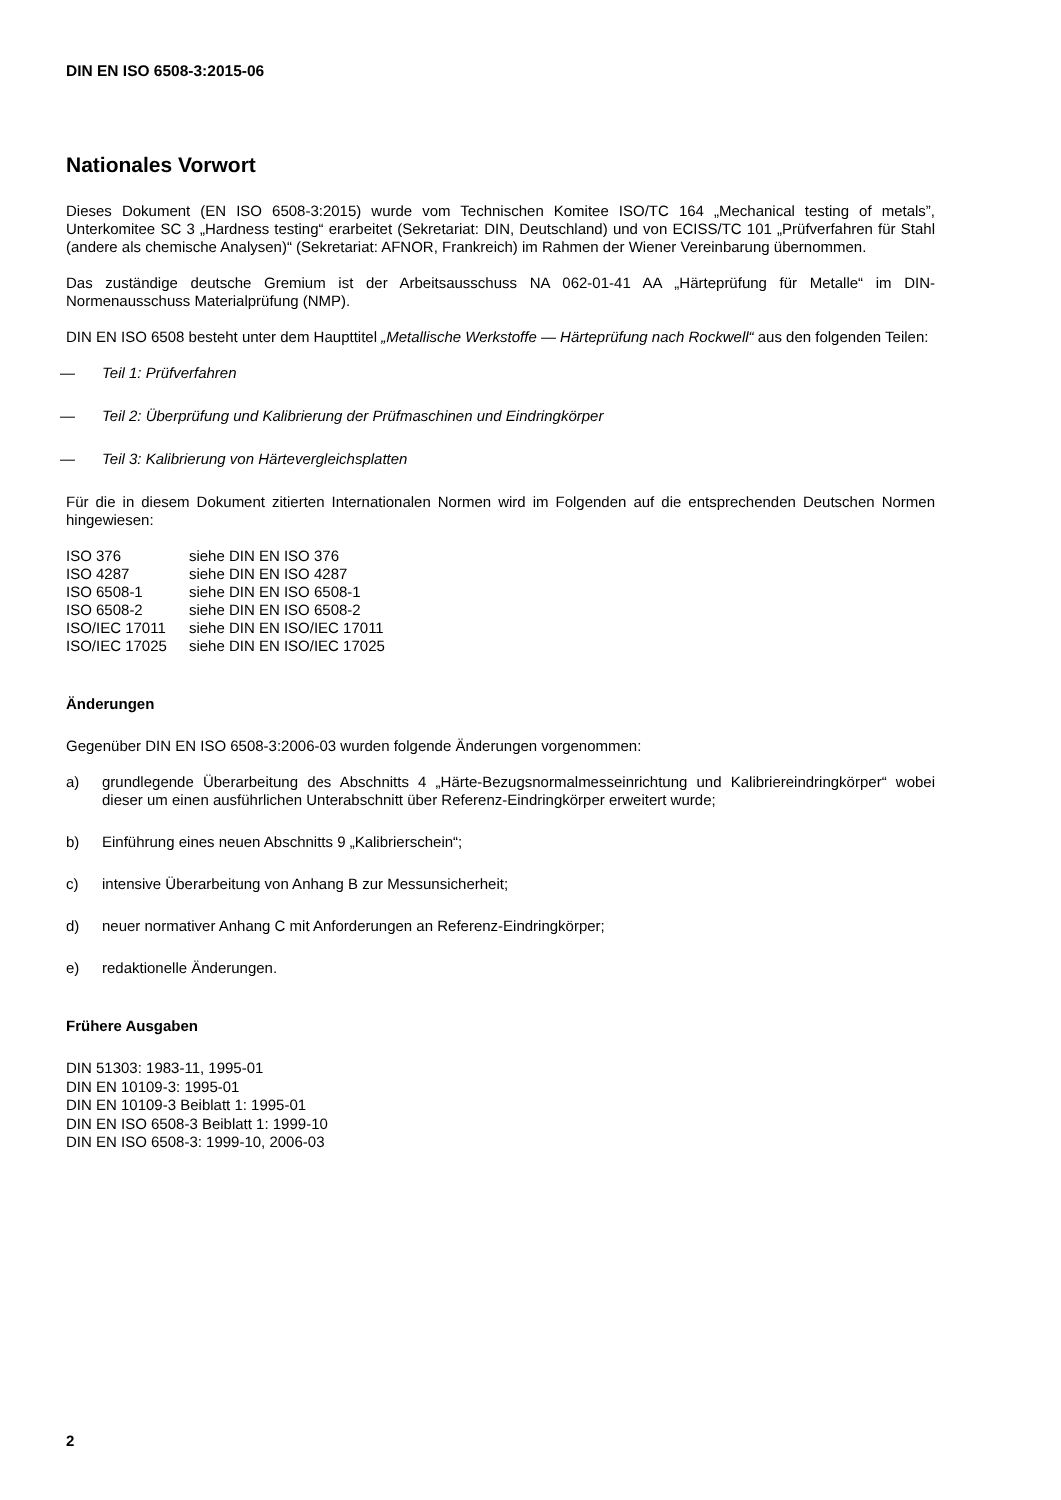DIN EN ISO 6508-3:2015-06
Nationales Vorwort
Dieses Dokument (EN ISO 6508-3:2015) wurde vom Technischen Komitee ISO/TC 164 „Mechanical testing of metals”, Unterkomitee SC 3 „Hardness testing“ erarbeitet (Sekretariat: DIN, Deutschland) und von ECISS/TC 101 „Prüfverfahren für Stahl (andere als chemische Analysen)“ (Sekretariat: AFNOR, Frankreich) im Rahmen der Wiener Vereinbarung übernommen.
Das zuständige deutsche Gremium ist der Arbeitsausschuss NA 062-01-41 AA „Härteprüfung für Metalle“ im DIN-Normenausschuss Materialprüfung (NMP).
DIN EN ISO 6508 besteht unter dem Haupttitel „Metallische Werkstoffe — Härteprüfung nach Rockwell“ aus den folgenden Teilen:
— Teil 1: Prüfverfahren
— Teil 2: Überprüfung und Kalibrierung der Prüfmaschinen und Eindringkörper
— Teil 3: Kalibrierung von Härtevergleichsplatten
Für die in diesem Dokument zitierten Internationalen Normen wird im Folgenden auf die entsprechenden Deutschen Normen hingewiesen:
| ISO 376 | siehe DIN EN ISO 376 |
| ISO 4287 | siehe DIN EN ISO 4287 |
| ISO 6508-1 | siehe DIN EN ISO 6508-1 |
| ISO 6508-2 | siehe DIN EN ISO 6508-2 |
| ISO/IEC 17011 | siehe DIN EN ISO/IEC 17011 |
| ISO/IEC 17025 | siehe DIN EN ISO/IEC 17025 |
Änderungen
Gegenüber DIN EN ISO 6508-3:2006-03 wurden folgende Änderungen vorgenommen:
a) grundlegende Überarbeitung des Abschnitts 4 „Härte-Bezugsnormalmesseinrichtung und Kalibriereindringkörper“ wobei dieser um einen ausführlichen Unterabschnitt über Referenz-Eindringkörper erweitert wurde;
b) Einführung eines neuen Abschnitts 9 „Kalibrierschein“;
c) intensive Überarbeitung von Anhang B zur Messunsicherheit;
d) neuer normativer Anhang C mit Anforderungen an Referenz-Eindringkörper;
e) redaktionelle Änderungen.
Frühere Ausgaben
DIN 51303: 1983-11, 1995-01
DIN EN 10109-3: 1995-01
DIN EN 10109-3 Beiblatt 1: 1995-01
DIN EN ISO 6508-3 Beiblatt 1: 1999-10
DIN EN ISO 6508-3: 1999-10, 2006-03
2